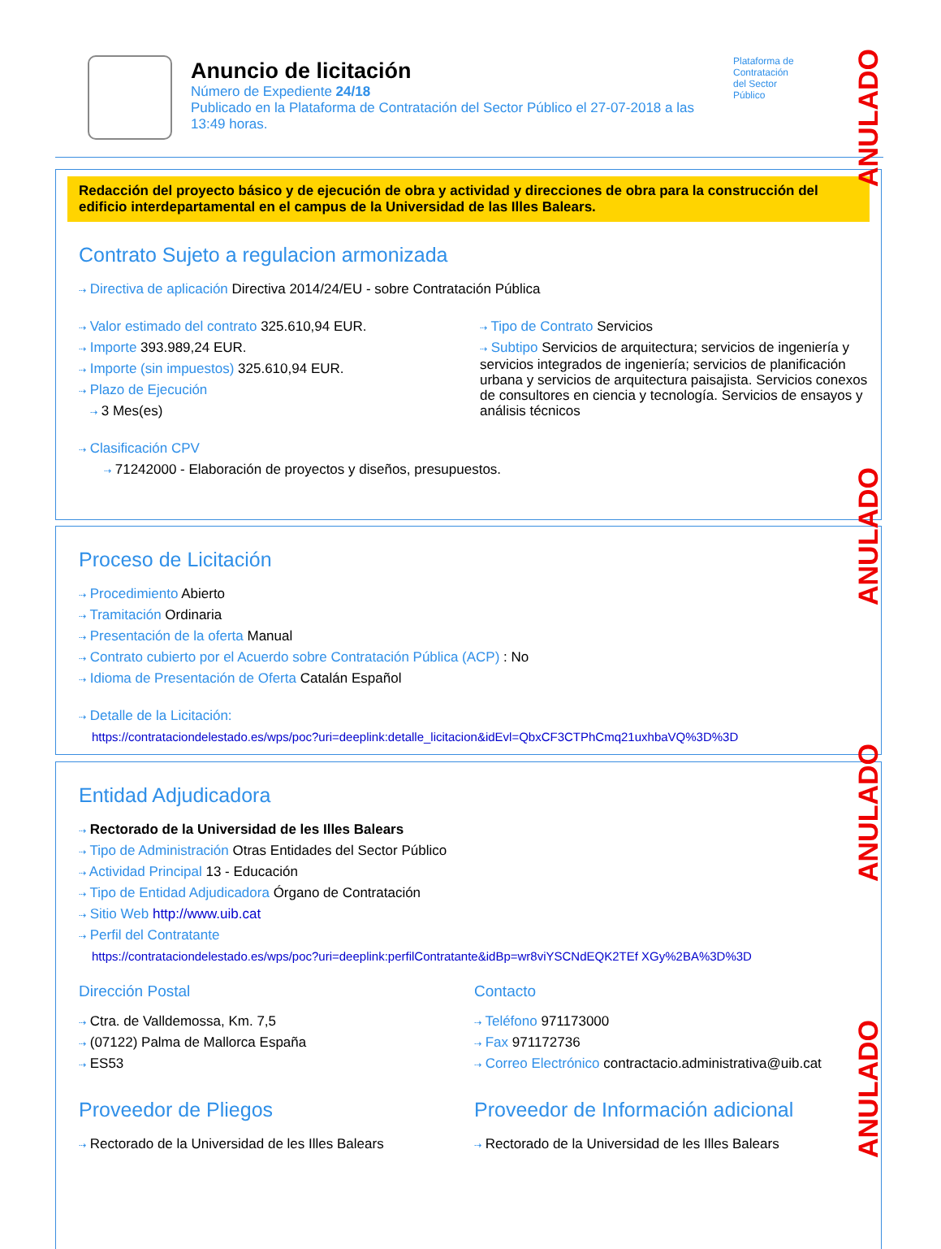Anuncio de licitación
Número de Expediente 24/18
Publicado en la Plataforma de Contratación del Sector Público el 27-07-2018 a las 13:49 horas.
Plataforma de
Contratación
del Sector
Público
Redacción del proyecto básico y de ejecución de obra y actividad y direcciones de obra para la construcción del edificio interdepartamental en el campus de la Universidad de las Illes Balears.
Contrato Sujeto a regulacion armonizada
⇢ Directiva de aplicación Directiva 2014/24/EU - sobre Contratación Pública
⇢ Valor estimado del contrato 325.610,94 EUR.
⇢ Importe 393.989,24 EUR.
⇢ Importe (sin impuestos) 325.610,94 EUR.
⇢ Plazo de Ejecución
⇢ 3 Mes(es)
⇢ Tipo de Contrato Servicios
⇢ Subtipo Servicios de arquitectura; servicios de ingeniería y servicios integrados de ingeniería; servicios de planificación urbana y servicios de arquitectura paisajista. Servicios conexos de consultores en ciencia y tecnología. Servicios de ensayos y análisis técnicos
⇢ Clasificación CPV
⇢ 71242000 - Elaboración de proyectos y diseños, presupuestos.
Proceso de Licitación
⇢ Procedimiento Abierto
⇢ Tramitación Ordinaria
⇢ Presentación de la oferta Manual
⇢ Contrato cubierto por el Acuerdo sobre Contratación Pública (ACP) : No
⇢ Idioma de Presentación de Oferta Catalán Español
⇢ Detalle de la Licitación:
https://contrataciondelestado.es/wps/poc?uri=deeplink:detalle_licitacion&idEvl=QbxCF3CTPhCmq21uxhbaVQ%3D%3D
Entidad Adjudicadora
⇢ Rectorado de la Universidad de les Illes Balears
⇢ Tipo de Administración Otras Entidades del Sector Público
⇢ Actividad Principal 13 - Educación
⇢ Tipo de Entidad Adjudicadora Órgano de Contratación
⇢ Sitio Web http://www.uib.cat
⇢ Perfil del Contratante
https://contrataciondelestado.es/wps/poc?uri=deeplink:perfilContratante&idBp=wr8viYSCNdEQK2TEf XGy%2BA%3D%3D
Dirección Postal
⇢ Ctra. de Valldemossa, Km. 7,5
⇢ (07122) Palma de Mallorca España
⇢ ES53
Contacto
⇢ Teléfono 971173000
⇢ Fax 971172736
⇢ Correo Electrónico contractacio.administrativa@uib.cat
Proveedor de Pliegos
⇢ Rectorado de la Universidad de les Illes Balears
Proveedor de Información adicional
⇢ Rectorado de la Universidad de les Illes Balears
ANULADO
ANULADO
ANULADO
ANULADO